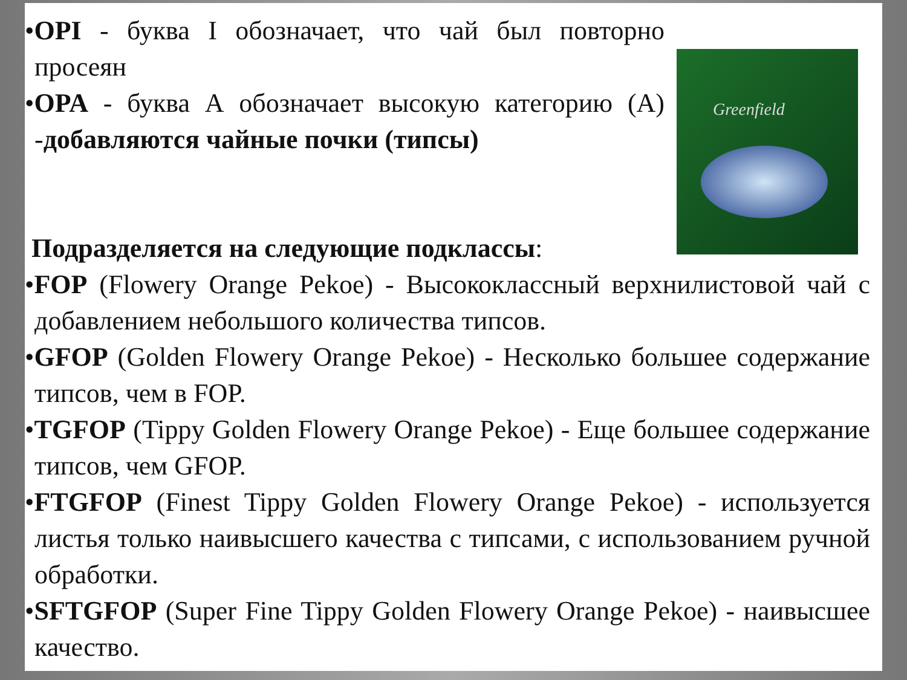Greenfield
•OPI - буква I обозначает, что чай был повторно просеян
•OPA - буква А обозначает высокую категорию (А) -добавляются чайные почки (типсы)
Подразделяется на следующие подклассы:
•FOP (Flowery Orange Pekoe) - Высококлассный верхнилистовой чай с добавлением небольшого количества типсов.
•GFOP (Golden Flowery Orange Pekoe) - Несколько большее содержание типсов, чем в FOP.
•TGFOP (Tippy Golden Flowery Orange Pekoe) - Еще большее содержание типсов, чем GFOP.
•FTGFOP (Finest Tippy Golden Flowery Orange Pekoe) - используется листья только наивысшего качества с типсами, с использованием ручной обработки.
•SFTGFOP (Super Fine Tippy Golden Flowery Orange Pekoe) - наивысшее качество.